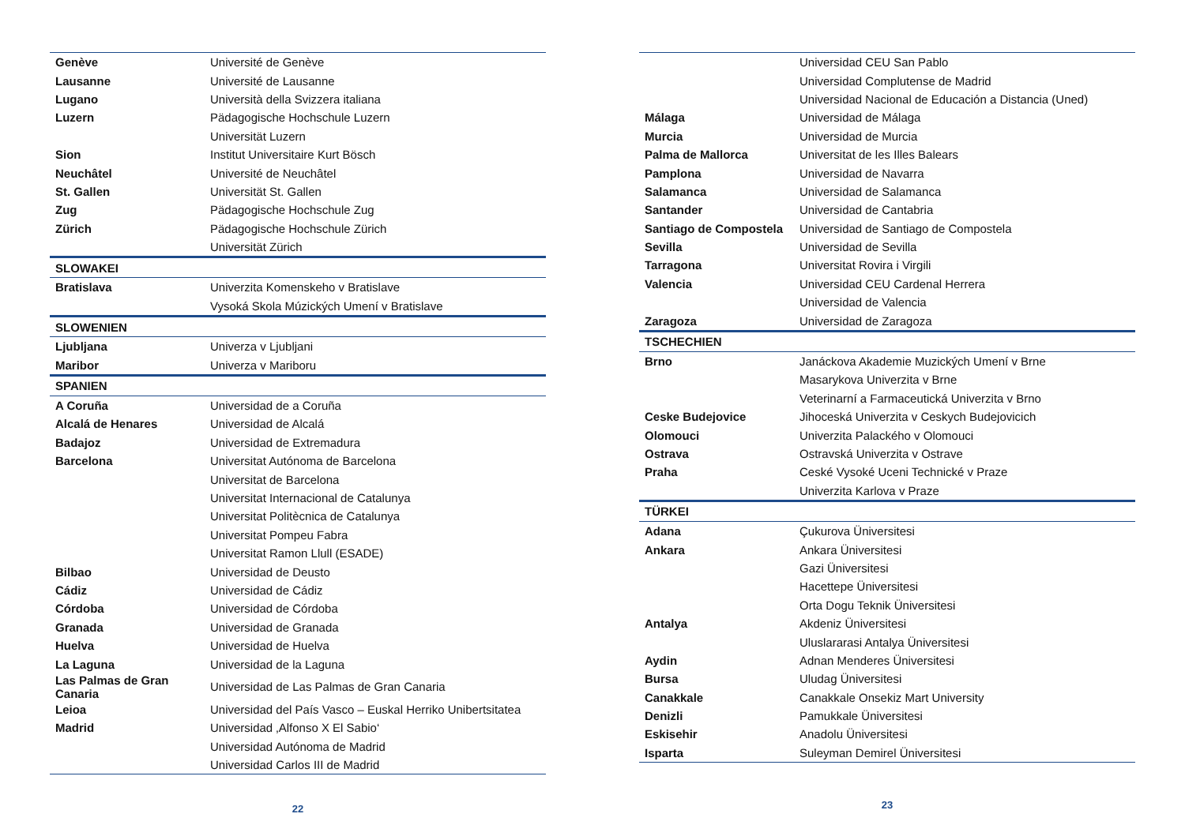| Genève | Université de Genève |
| Lausanne | Université de Lausanne |
| Lugano | Università della Svizzera italiana |
| Luzern | Pädagogische Hochschule Luzern |
| | Universität Luzern |
| Sion | Institut Universitaire Kurt Bösch |
| Neuchâtel | Université de Neuchâtel |
| St. Gallen | Universität St. Gallen |
| Zug | Pädagogische Hochschule Zug |
| Zürich | Pädagogische Hochschule Zürich |
| | Universität Zürich |
| SLOWAKEI | |
| Bratislava | Univerzita Komenskeho v Bratislave |
| | Vysoká Skola Múzických Umení v Bratislave |
| SLOWENIEN | |
| Ljubljana | Univerza v Ljubljani |
| Maribor | Univerza v Mariboru |
| SPANIEN | |
| A Coruña | Universidad de a Coruña |
| Alcalá de Henares | Universidad de Alcalá |
| Badajoz | Universidad de Extremadura |
| Barcelona | Universitat Autónoma de Barcelona |
| | Universitat de Barcelona |
| | Universitat Internacional de Catalunya |
| | Universitat Politècnica de Catalunya |
| | Universitat Pompeu Fabra |
| | Universitat Ramon Llull (ESADE) |
| Bilbao | Universidad de Deusto |
| Cádiz | Universidad de Cádiz |
| Córdoba | Universidad de Córdoba |
| Granada | Universidad de Granada |
| Huelva | Universidad de Huelva |
| La Laguna | Universidad de la Laguna |
| Las Palmas de Gran Canaria | Universidad de Las Palmas de Gran Canaria |
| Leioa | Universidad del País Vasco – Euskal Herriko Unibertsitatea |
| Madrid | Universidad ‚Alfonso X El Sabio‘ |
| | Universidad Autónoma de Madrid |
| | Universidad Carlos III de Madrid |
22
| | Universidad CEU San Pablo |
| | Universidad Complutense de Madrid |
| | Universidad Nacional de Educación a Distancia (Uned) |
| Málaga | Universidad de Málaga |
| Murcia | Universidad de Murcia |
| Palma de Mallorca | Universitat de les Illes Balears |
| Pamplona | Universidad de Navarra |
| Salamanca | Universidad de Salamanca |
| Santander | Universidad de Cantabria |
| Santiago de Compostela | Universidad de Santiago de Compostela |
| Sevilla | Universidad de Sevilla |
| Tarragona | Universitat Rovira i Virgili |
| Valencia | Universidad CEU Cardenal Herrera |
| | Universidad de Valencia |
| Zaragoza | Universidad de Zaragoza |
| TSCHECHIEN | |
| Brno | Janáckova Akademie Muzických Umení v Brne |
| | Masarykova Univerzita v Brne |
| | Veterinarní a Farmaceutická Univerzita v Brno |
| Ceske Budejovice | Jihoceská Univerzita v Ceskych Budejovicich |
| Olomouci | Univerzita Palackého v Olomouci |
| Ostrava | Ostravská Univerzita v Ostrave |
| Praha | Ceské Vysoké Uceni Technické v Praze |
| | Univerzita Karlova v Praze |
| TÜRKEI | |
| Adana | Çukurova Üniversitesi |
| Ankara | Ankara Üniversitesi |
| | Gazi Üniversitesi |
| | Hacettepe Üniversitesi |
| | Orta Dogu Teknik Üniversitesi |
| Antalya | Akdeniz Üniversitesi |
| | Uluslararasi Antalya Üniversitesi |
| Aydin | Adnan Menderes Üniversitesi |
| Bursa | Uludag Üniversitesi |
| Canakkale | Canakkale Onsekiz Mart University |
| Denizli | Pamukkale Üniversitesi |
| Eskisehir | Anadolu Üniversitesi |
| Isparta | Suleyman Demirel Üniversitesi |
23